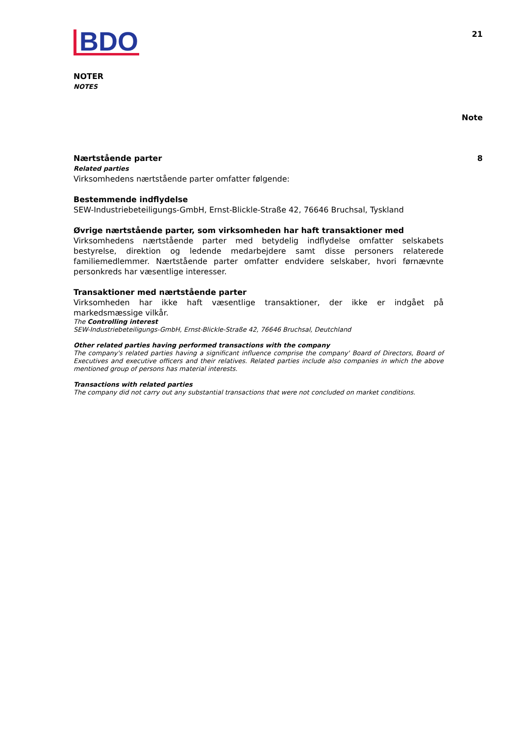BDO 21
NOTER
NOTES
Note
Nærtstående parter 8
Related parties
Virksomhedens nærtstående parter omfatter følgende:
Bestemmende indflydelse
SEW-Industriebeteiligungs-GmbH, Ernst-Blickle-Straße 42, 76646 Bruchsal, Tyskland
Øvrige nærtstående parter, som virksomheden har haft transaktioner med
Virksomhedens nærtstående parter med betydelig indflydelse omfatter selskabets bestyrelse, direktion og ledende medarbejdere samt disse personers relaterede familiemedlemmer. Nærtstående parter omfatter endvidere selskaber, hvori førnævnte personkreds har væsentlige interesser.
Transaktioner med nærtstående parter
Virksomheden har ikke haft væsentlige transaktioner, der ikke er indgået på markedsmæssige vilkår.
The Controlling interest
SEW-Industriebeteiligungs-GmbH, Ernst-Blickle-Straße 42, 76646 Bruchsal, Deutchland
Other related parties having performed transactions with the company
The company's related parties having a significant influence comprise the company' Board of Directors, Board of Executives and executive officers and their relatives. Related parties include also companies in which the above mentioned group of persons has material interests.
Transactions with related parties
The company did not carry out any substantial transactions that were not concluded on market conditions.